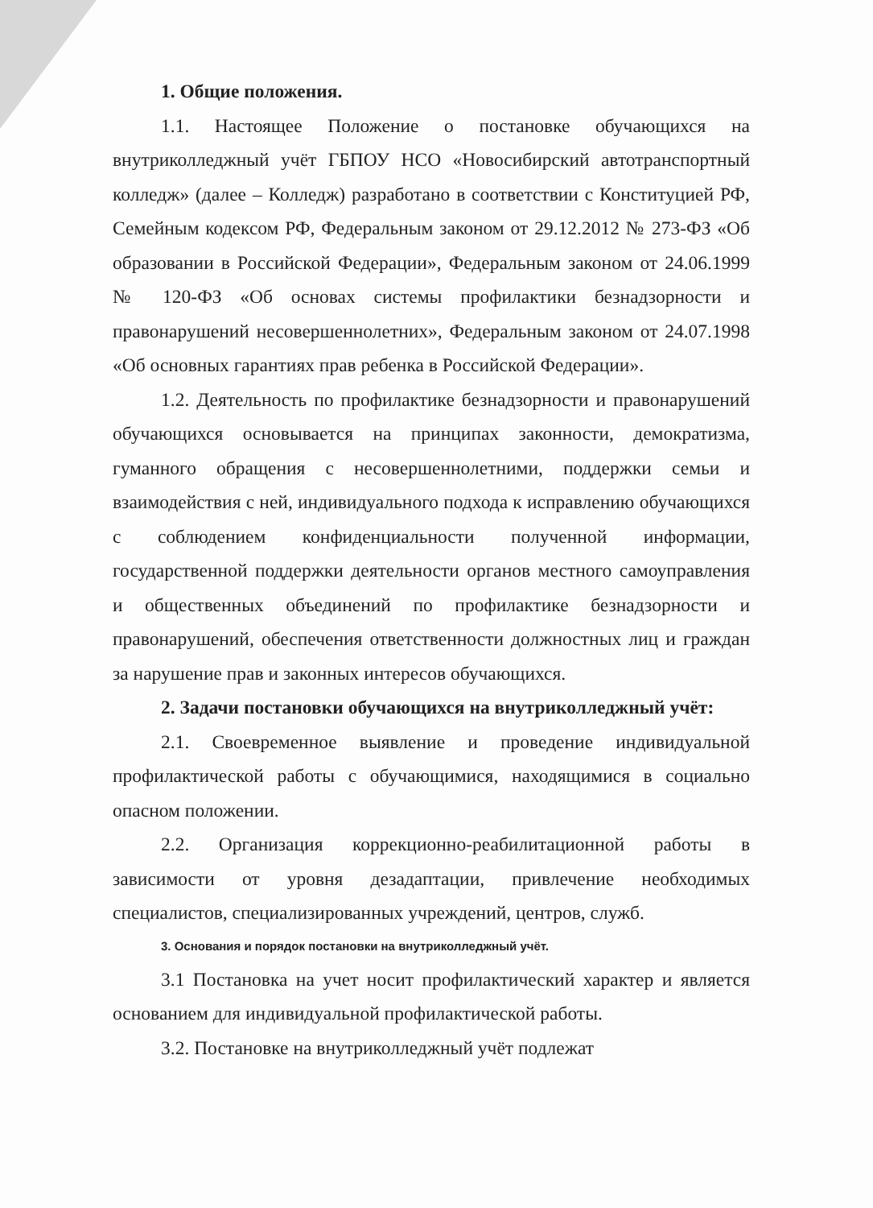1. Общие положения.
1.1. Настоящее Положение о постановке обучающихся на внутриколледжный учёт ГБПОУ НСО «Новосибирский автотранспортный колледж» (далее – Колледж) разработано в соответствии с Конституцией РФ, Семейным кодексом РФ, Федеральным законом от 29.12.2012 № 273-ФЗ «Об образовании в Российской Федерации», Федеральным законом от 24.06.1999 № 120-ФЗ «Об основах системы профилактики безнадзорности и правонарушений несовершеннолетних», Федеральным законом от 24.07.1998 «Об основных гарантиях прав ребенка в Российской Федерации».
1.2. Деятельность по профилактике безнадзорности и правонарушений обучающихся основывается на принципах законности, демократизма, гуманного обращения с несовершеннолетними, поддержки семьи и взаимодействия с ней, индивидуального подхода к исправлению обучающихся с соблюдением конфиденциальности полученной информации, государственной поддержки деятельности органов местного самоуправления и общественных объединений по профилактике безнадзорности и правонарушений, обеспечения ответственности должностных лиц и граждан за нарушение прав и законных интересов обучающихся.
2. Задачи постановки обучающихся на внутриколледжный учёт:
2.1. Своевременное выявление и проведение индивидуальной профилактической работы с обучающимися, находящимися в социально опасном положении.
2.2. Организация коррекционно-реабилитационной работы в зависимости от уровня дезадаптации, привлечение необходимых специалистов, специализированных учреждений, центров, служб.
3. Основания и порядок постановки на внутриколледжный учёт.
3.1 Постановка на учет носит профилактический характер и является основанием для индивидуальной профилактической работы.
3.2. Постановке на внутриколледжный учёт подлежат